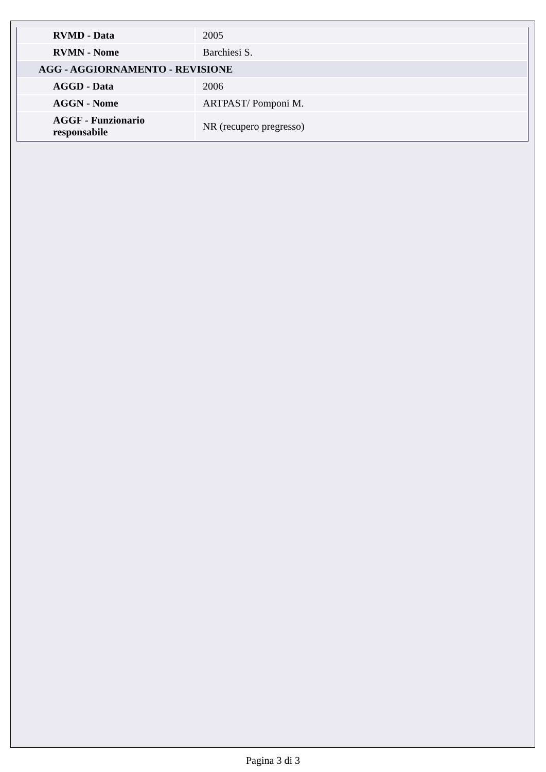| RVMD - Data | 2005 |
| RVMN - Nome | Barchiesi S. |
| AGG - AGGIORNAMENTO - REVISIONE | |
| AGGD - Data | 2006 |
| AGGN - Nome | ARTPAST/ Pomponi M. |
| AGGF - Funzionario responsabile | NR (recupero pregresso) |
Pagina 3 di 3